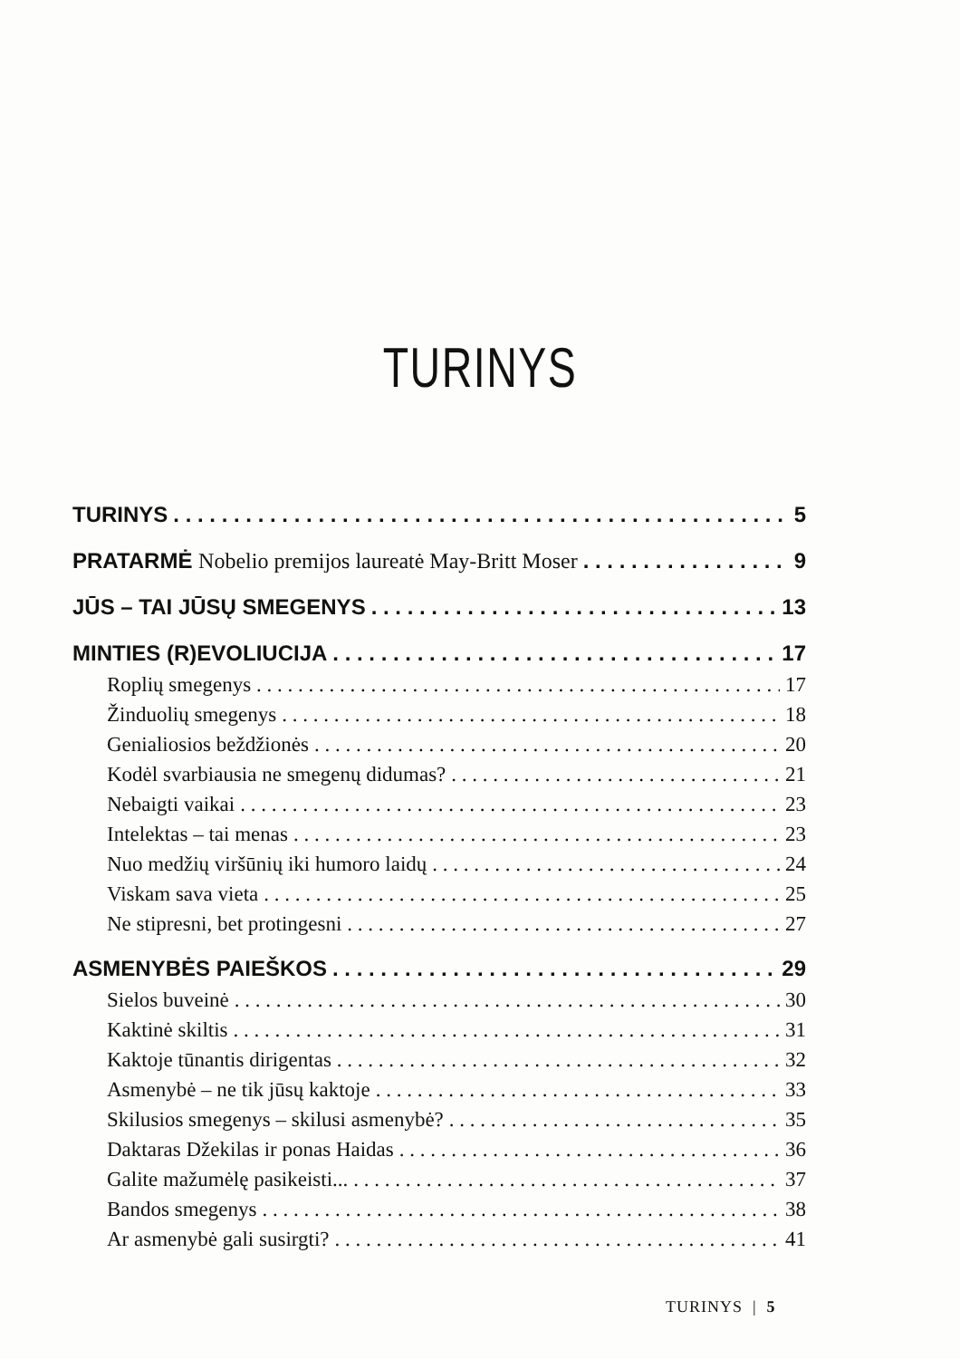TURINYS
TURINYS 5
PRATARMĖ Nobelio premijos laureatė May-Britt Moser 9
JŪS – TAI JŪSŲ SMEGENYS 13
MINTIES (R)EVOLIUCIJA 17
Roplių smegenys 17
Žinduolių smegenys 18
Genialiosios beždžionės 20
Kodėl svarbiausia ne smegenų didumas? 21
Nebaigti vaikai 23
Intelektas – tai menas 23
Nuo medžių viršūnių iki humoro laidų 24
Viskam sava vieta 25
Ne stipresni, bet protingesni 27
ASMENYBĖS PAIEŠKOS 29
Sielos buveinė 30
Kaktinė skiltis 31
Kaktoje tūnantis dirigentas 32
Asmenybė – ne tik jūsų kaktoje 33
Skilusios smegenys – skilusi asmenybė? 35
Daktaras Džekilas ir ponas Haidas 36
Galite mažumėlę pasikeisti... 37
Bandos smegenys 38
Ar asmenybė gali susirgti? 41
TURINYS | 5